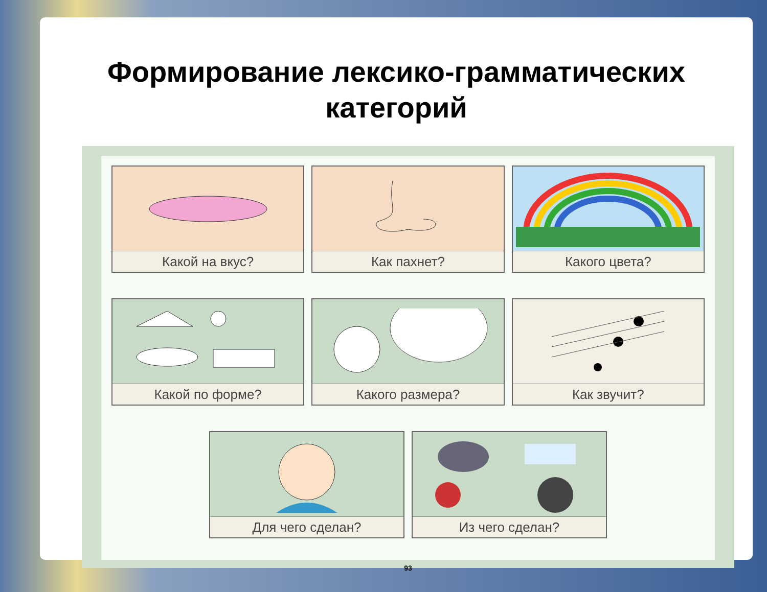Формирование лексико-грамматических
категорий
Какой на вкус? Как пахнет? Какого цвета?
Какой по форме? Какого размера? Как звучит?
Для чего сделан? Из чего сделан?
93